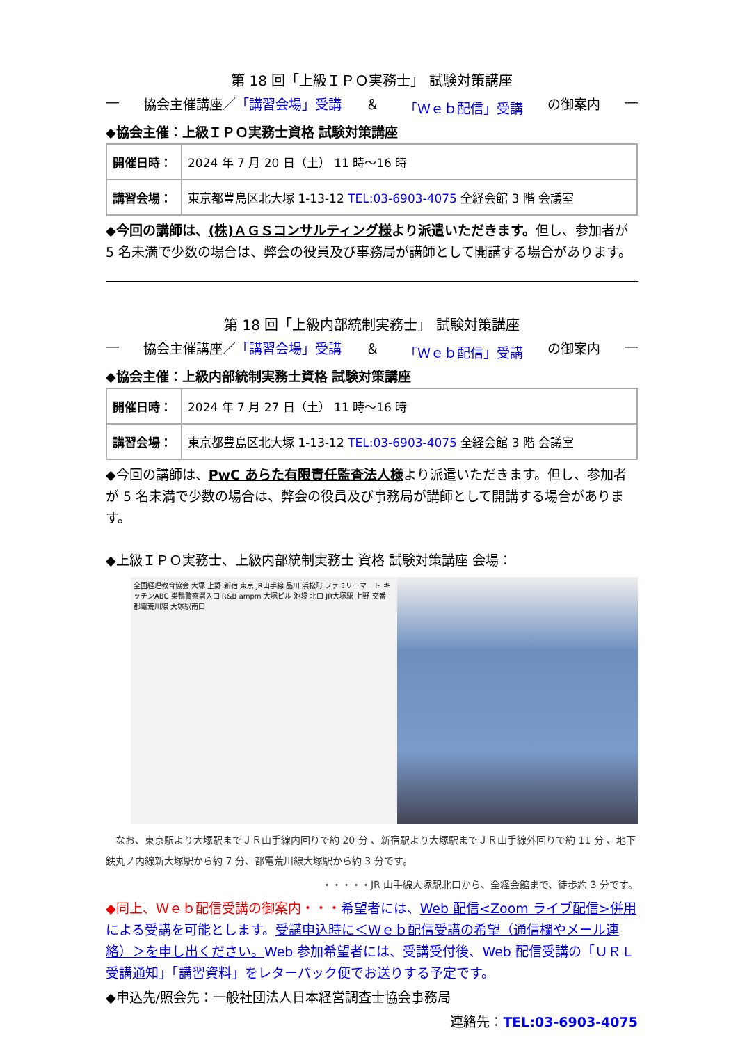第 18 回「上級ＩＰＯ実務士」 試験対策講座
― 協会主催講座／「講習会場」受講 ＆ 「Ｗｅｂ配信」受講 の御案内 ―
◆協会主催：上級ＩＰＯ実務士資格 試験対策講座
| 開催日時： | 2024 年 7 月 20 日（土） 11 時～16 時 |
| 講習会場： | 東京都豊島区北大塚 1-13-12 TEL:03-6903-4075 全経会館 3 階 会議室 |
◆今回の講師は、(株)ＡＧＳコンサルティング様より派遣いただきます。但し、参加者が 5 名未満で少数の場合は、弊会の役員及び事務局が講師として開講する場合があります。
第 18 回「上級内部統制実務士」 試験対策講座
― 協会主催講座／「講習会場」受講 ＆ 「Ｗｅｂ配信」受講 の御案内 ―
◆協会主催：上級内部統制実務士資格 試験対策講座
| 開催日時： | 2024 年 7 月 27 日（土） 11 時～16 時 |
| 講習会場： | 東京都豊島区北大塚 1-13-12 TEL:03-6903-4075 全経会館 3 階 会議室 |
◆今回の講師は、PwC あらた有限責任監査法人様より派遣いただきます。但し、参加者が 5 名未満で少数の場合は、弊会の役員及び事務局が講師として開講する場合があります。
◆上級ＩＰＯ実務士、上級内部統制実務士 資格 試験対策講座 会場：
全国経理教育協会 大塚 上野 新宿 東京 JR山手線 品川 浜松町 ファミリーマート キッチンABC 巣鴨警察署入口 R&B ampm 大塚ビル 池袋 北口 JR大塚駅 上野 交番 都電荒川線 大塚駅南口
　なお、東京駅より大塚駅までＪＲ山手線内回りで約 20 分 、新宿駅より大塚駅までＪＲ山手線外回りで約 11 分 、地下鉄丸ノ内線新大塚駅から約 7 分、都電荒川線大塚駅から約 3 分です。
・・・・・JR 山手線大塚駅北口から、全経会館まで、徒歩約 3 分です。
◆同上、Ｗｅｂ配信受講の御案内・・・希望者には、Web 配信<Zoom ライブ配信>併用による受講を可能とします。受講申込時に＜Ｗｅｂ配信受講の希望（通信欄やメール連絡）＞を申し出ください。Web 参加希望者には、受講受付後、Web 配信受講の「ＵＲＬ受講通知」「講習資料」をレターパック便でお送りする予定です。
◆申込先/照会先：一般社団法人日本経営調査士協会事務局
連絡先：TEL:03-6903-4075